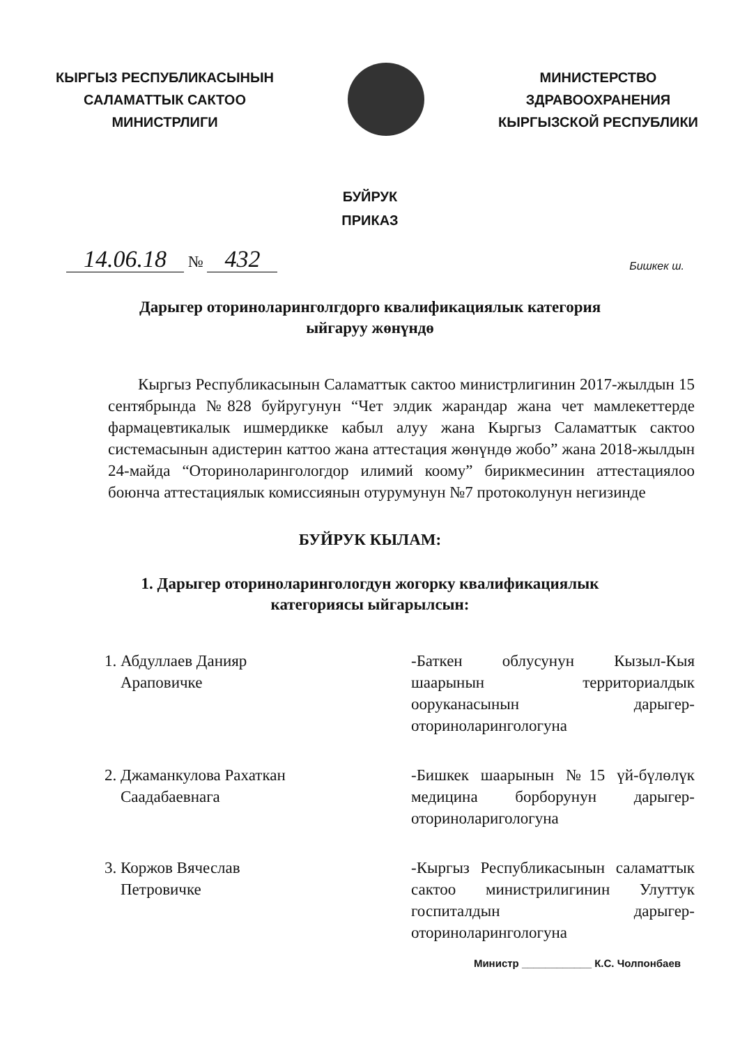КЫРГЫЗ РЕСПУБЛИКАСЫНЫН
САЛАМАТТЫК САКТОО
МИНИСТРЛИГИ
МИНИСТЕРСТВО
ЗДРАВООХРАНЕНИЯ
КЫРГЫЗСКОЙ РЕСПУБЛИКИ
БУЙРУК
ПРИКАЗ
14.06.18 № 432
Бишкек ш.
Дарыгер оториноларинголгдорго квалификациялык категория
ыйгаруу жөнүндө
Кыргыз Республикасынын Саламаттык сактоо министрлигинин 2017-жылдын 15 сентябрында №828 буйругунун “Чет элдик жарандар жана чет мамлекеттерде фармацевтикалык ишмердикке кабыл алуу жана Кыргыз Саламаттык сактоо системасынын адистерин каттоо жана аттестация жөнүндө жобо” жана 2018-жылдын 24-майда “Оториноларингологдор илимий коому” бирикмесинин аттестациялоо боюнча аттестациялык комиссиянын отурумунун №7 протоколунун негизинде
БУЙРУК КЫЛАМ:
1. Дарыгер оториноларингологдун жогорку квалификациялык
категориясы ыйгарылсын:
1. Абдуллаев Данияр
Араповичке
-Баткен облусунун Кызыл-Кыя шаарынын территориалдык ооруканасынын дарыгер-оториноларингологуна
2. Джаманкулова Рахаткан
Саадабаевнага
-Бишкек шаарынын №15 үй-бүлөлүк медицина борборунун дарыгер-оториноларигологуна
3. Коржов Вячеслав
Петровичке
-Кыргыз Республикасынын саламаттык сактоо министрилигинин Улуттук госпиталдын дарыгер-оториноларингологуна
Министр ____________ К.С. Чолпонбаев